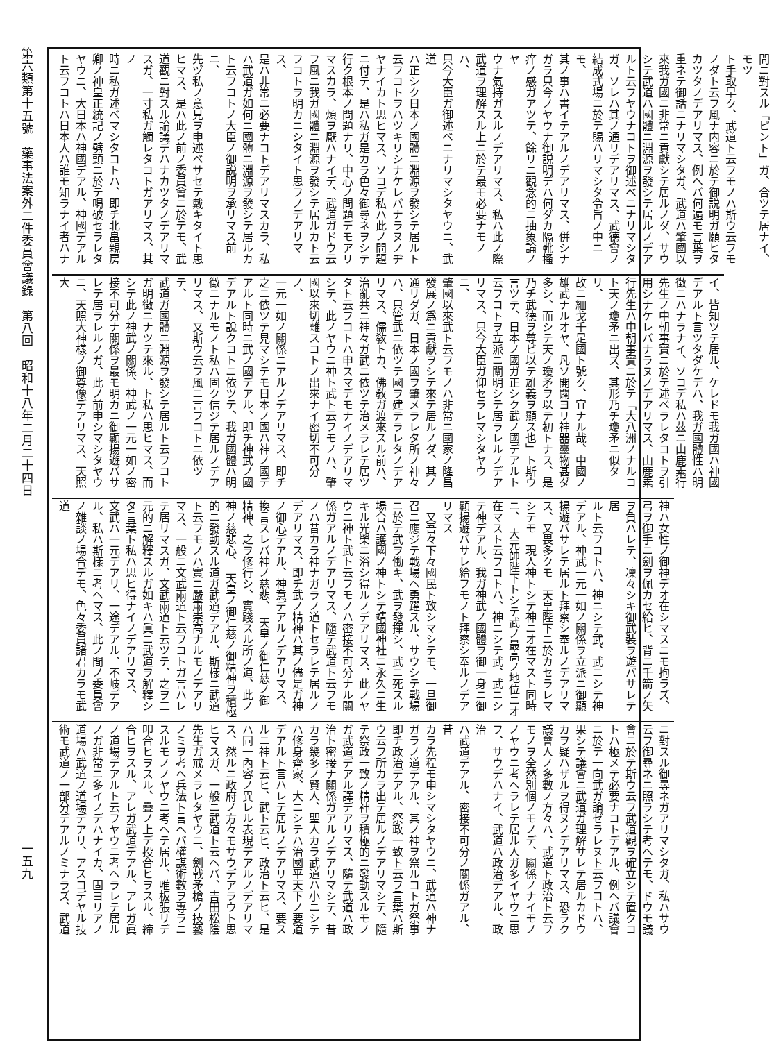第六類第十五號　藥事法案外二件委員會議錄　第八回　昭和十八年二月二十四日
一五九
問ニ對スル「ピント」ガ、合ツテ居ナイ、モツ
ト手取早ク、武道ト云フモノハ斯ウ云フモ
ノダト云フ風ナ内容ニ於テ御説明ガ願ヒタ
カツタノデアリマス、例ヘバ何遍モ言葉ヲ
重ネテ御話ニナリマシタガ、武道ハ肇國以
來我ガ國ニ非常ニ貢獻シテ居ルノダ、サウ
シテ武道ハ國體ニ淵源ヲ發シテ居ルノデア
ルト云フヤウナコトヲ御述ベニナリマシタ
ガ、ソレハ其ノ通リデアリマス、武德會ノ
結成式場ニ於テ賜ハリマシタ令旨ノ中ニモ、
其ノ事ハ書イテアルノデアリマス、併シナ
ガラ只今ノヤウナ御説明デハ何ダカ隔靴搔
痒ノ感ガアツテ、餘リニ觀念的ニ抽象論ノヤ
ウナ氣持ガスルノデアリマス、私ハ此ノ際
武道ヲ理解スル上ニ於テ最モ必要ナモノハ、
只今大臣ガ御述ベニナリマシタヤウニ、武道
ハ正シク日本ノ國體ニ淵源ヲ發シテ居ルト
云フコトヲハツキリシナケレバナラヌノヂ
ヤナイカト思ヒマス、ソコデ私ハ此ノ問題
ニ付テ、是ハ私ガ是カラ色々御尋ネヲシテ
行ク根本ノ問題ナリ、中心ノ問題デモアリ
マスカラ、煩ヲ厭ハナイデ、武道ガドウ云
フ風ニ我ガ國體ニ淵源ヲ發シテ居ルカト云
フコトヲ明カニシタイト思フノデアリマス、
是ハ非常ニ必要ナコトデアリマスカラ、私
ハ武道ガ如何ニ國體ニ淵源ヲ發シテ居ルカ
ト云フコトノ大臣ノ御説明ヲ承リマス前ニ、
先ヅ私ノ意見ヲ申述ベサセテ戴キタイト思
ヒマス、是ハ此ノ前ノ委員會ニ於テモ、武
道觀ニ對スル論議デハナカツタノデアリマ
スガ、一寸私ガ觸レタコトガアリマス、其ノ
時ニ私ガ述ベマシタコトハ、即チ北畠親房
卿ノ神皇正統記ノ劈頭ニ於テ喝破セラレタ
ヤウニ、大日本ハ神國デアル、神國デアル
ト云フコトハ日本人ハ誰モ知ラナイ者ハナ
イ、皆知ツテ居ル、ケレドモ我ガ國ハ神國
デアルト言ツタダケデハ、我ガ國體性ハ明
徴ニハナラナイ、ソコデ私ハ茲ニ山鹿素行
先生ノ中朝事實ニ於テ述ベラレタコトヲ引
用シナケレバナラヌノデアリマス、山鹿素
行先生ハ中朝事實ニ於テ「大八洲ノナルコ
ト天ノ瓊矛ニ出ズ、其形乃チ瓊矛ニ似タリ、
故ニ細戈千足國ト號ク、宜ナル哉、中國ノ
雄武ナルオヤ、凡ソ開闢ヨリ神器靈物甚ダ
多シ、而シテ天ノ瓊矛ヲ以テ初トナス、是
乃チ武德ヲ尊ビ以テ雄義ヲ顯ス也」ト斯ウ
言ツテ、日本ノ國ガ正シク武ノ國デアルト
云フコトヲ立派ニ闡明シテ居ラレルノデア
リマス、只今大臣ガ仰セラレマシタヤウニ、
肇國以來武ト云フモノハ非常ニ國家ノ隆昌
發展ノ爲ニ貢獻ヲシテ來テ居ルノダ、其ノ
通リダガ、日本ノ國ヲ肇メラレタ所ノ神々
ハ、只管武ニ依ツテ國ヲ建テラレタノデア
リマス、儒敎トカ、佛敎ガ渡來スル前ハ、
治亂共ニ神々ガ武ニ依ツテ治メラレテ居ツ
タト云フコトハ申スマデモナイノデアリマ
シテ、此ノヤウニ神ト武ト云フモノハ、肇
國以來切離スコトノ出來ナイ密切不可分ノ、
一元一如ノ關係ニアルノデアリマス、即チ
之ニ依ツテ見マシテモ日本ノ國ハ神ノ國デ
アルト同時ニ武ノ國デアル、即チ神武ノ國
デアルト說クコトニ依ツテ、我ガ國體ハ明
徴ニナルモノト私ハ固ク信ジテ居ルノデア
リマス、又斯ウ云フ風ニ言フコトニ依ツテ、
武道ガ國體ニ淵源ヲ發シテ居ルト云フコト
ガ明徴ニナツテ來ル、ト私ハ思ヒマス、而
シテ此ノ神武ノ關係、神武ノ一元一如ノ密
接不可分ナ關係ヲ最モ明カニ御顯揚遊バサ
レテ居ラレルノガ、此ノ前申シマシタヤウ
ニ、天照大神樣ノ御尊像デアリマス、天照大
神ハ女性ノ御神デオ在シマスニモ拘ラズ、
弓ヲ御手ニ劍ヲ佩カセ給ヒ、背ニ千箭ノ矢
ヲ負ハレテ、凜々シキ御武裝ヲ遊バサレテ居
ルト云フコトハ、神ニシテ武、武ニシテ神
デアル、神武一元一如ノ關係ヲ立派ニ御顯
揚遊バサレテ居ルト拜察シ奉ルノデアリマ
ス、又畏多クモ　天皇陛下ニ於カセラレマ
シテモ　現人神トシテ神ニオ在マスト同時
ニ、　大元帥陛下トシテ武ノ最高ノ地位ニオ
在マスト云フコトハ、神ニシテ武、武ニシ
テ神デアル、我ガ神武ノ國體ヲ御一身ニ御
顯揚遊バサレ給フモノト拜察シ奉ルノデア
リマス
　又吾々下々國民ト致シマシテモ、一旦御
召ニ應ジテ戰場ヘ勇躍スル、サウシテ戰場
ニ於テ武ヲ働キ、武ヲ發揮シ、武ニ死スル
場合ハ護國ノ神トシテ靖國神社ニ永久ニ生
キル光榮ニ浴シ得ルノデアリマス、此ノヤ
ウニ神ト武ト云フモノハ密接不可分ナル關
係ガアルノデアリマス、隨テ武道ト云フモ
ノハ昔カラ神ナガラノ道トセラレテ居ルノ
デアリマス、即チ武ノ精神ハ其ノ儘是ガ神
ノ御心デアル、神意デアルノデアリマス、
換言スレバ神ノ慈悲、　天皇ノ御仁慈ノ御
精神、之ヲ修行シ、實踐スル所ノ道、此ノ
神ノ慈悲心、　天皇ノ御仁慈ノ御精神ヲ積極
的ニ發動スル道ガ武道デアル、斯樣ニ武道
ト云フモノハ實ニ嚴肅崇高ナルモノデアリ
マス、一般ニ文武兩道ト云フコトガ言ハレ
テ居リマスガ、文武兩道ト云ツテ、之ヲ二
元的ニ解釋スルガ如キハ眞ニ武道ヲ解釋シ
タ言葉ト私ハ思ヒ得ナイノデアリマス、
文武ハ一元デアリ、一途デアル、不岐デア
ル、私ハ斯樣ニ考ヘマス、此ノ間ノ委員會
ノ雜談ノ場合デモ、色々委員諸君カラモ武道
ニ對スル御尋ネガアリマシタガ、私ハサウ
云フ御尋ネニ照ラシテ考ヘテモ、ドウモ議
會ニ於テ斯ウ云フ武道觀ヲ確立シテ置クコ
トハ極メテ必要ナコトデアル、例ヘバ議會
ニ於テ一向武ガ論ゼラレヌト云フコトハ、
果シテ議會ニ武道ガ理解サレテ居ルカドウ
カヲ疑ハザルヲ得ヌノデアリマス、恐ラク
議會人ノ多數ノ方々ハ、武道ト政治ト云フ
モノヲ全然別個ノモノデ、關係ノナイモノ
ノヤウニ考ヘラレテ居ル人ガ多イヤウニ思
フ、サウデハナイ、武道ハ政治デアル、政治
ハ武道デアル、密接不可分ノ關係ガアル、昔
カラ先程モ申シマシタヤウニ、武道ハ神ナ
ガラノ道デアル、其ノ神ヲ祭ルコトガ祭事
即チ政治デアル、祭政一致ト云フ言葉ハ斯
ウ云フ所カラ出テ居ルノデアリマシテ、隨
テ祭政一致ノ精神ヲ積極的ニ發動スルモノ
ガ武道デアル譯デアリマス、隨テ武道ハ政
治ト密接ナ關係ガアルノデアリマシテ、昔
カラ幾多ノ賢人、聖人カラ武道ハ小ニシテ
ハ修身齊家、大ニシテハ治國平天下ノ要道
デアルト言ハレテ居ルノデアリマス、要ス
ルニ神ト云ヒ、武ト云ヒ、政治ト云ヒ、是
ハ同一內容ノ異レル表現デアルノデアリマ
ス、然ルニ政府ノ方々モサウデアラウト思
ヒマスガ、一般ニ武道ト云ヘバ、吉田松陰
先生ガ戒メラレタヤウニ、劍戟矛槍ノ技藝
ノミヲ考ヘ兵法ト言ヘバ權謀術數ヲ專ラニ
スルモノノヤウニ考ヘテ居ル、唯板張リデ
叩合ヒヲスル、疊ノ上デ投合ヒヲスル、締
合ヒヲスル、アレガ武道デアル、アレガ眞
ノ道場デアルト云フヤウニ考ヘラレテ居ル
ノガ非常ニ多イノデハナイカ、固ヨリアノ
道場ハ武道ノ道場デアリ、アスコデヤル技
術モ武道ノ一部分デアルノミナラズ、武道